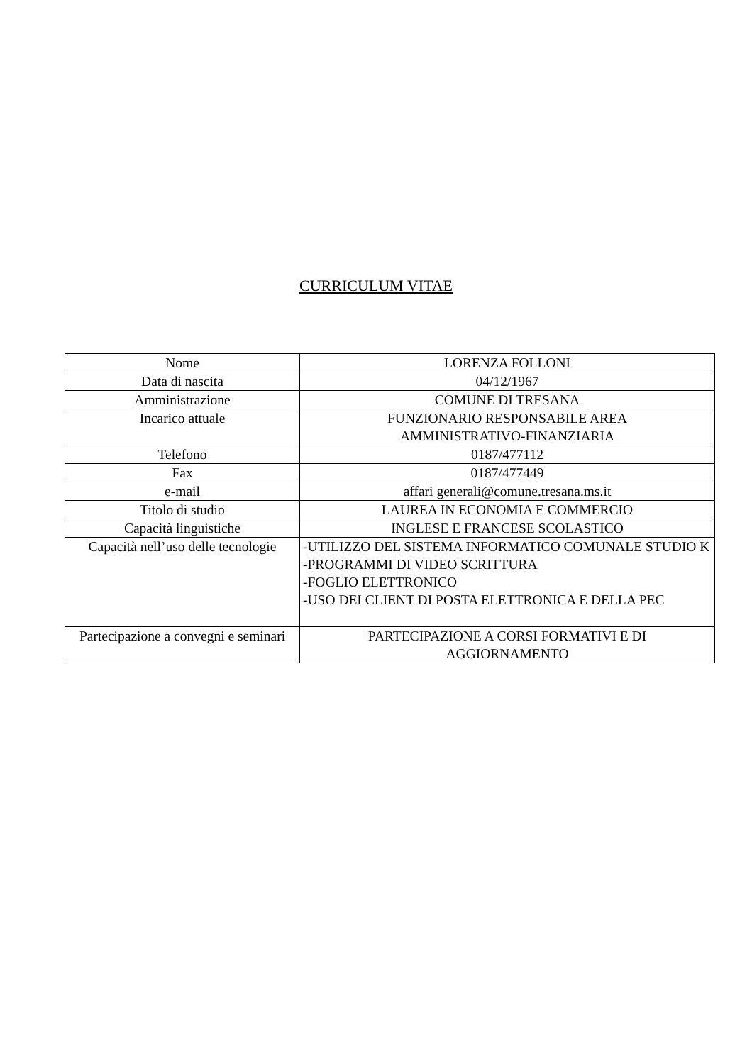CURRICULUM VITAE
| Nome | LORENZA FOLLONI |
| Data di nascita | 04/12/1967 |
| Amministrazione | COMUNE DI TRESANA |
| Incarico attuale | FUNZIONARIO RESPONSABILE AREA AMMINISTRATIVO-FINANZIARIA |
| Telefono | 0187/477112 |
| Fax | 0187/477449 |
| e-mail | affari generali@comune.tresana.ms.it |
| Titolo di studio | LAUREA IN ECONOMIA E COMMERCIO |
| Capacità linguistiche | INGLESE E FRANCESE SCOLASTICO |
| Capacità nell’uso delle tecnologie | -UTILIZZO DEL SISTEMA INFORMATICO COMUNALE STUDIO K -PROGRAMMI DI VIDEO SCRITTURA -FOGLIO ELETTRONICO -USO DEI CLIENT DI POSTA ELETTRONICA E DELLA PEC |
| Partecipazione a convegni e seminari | PARTECIPAZIONE A CORSI FORMATIVI E DI AGGIORNAMENTO |